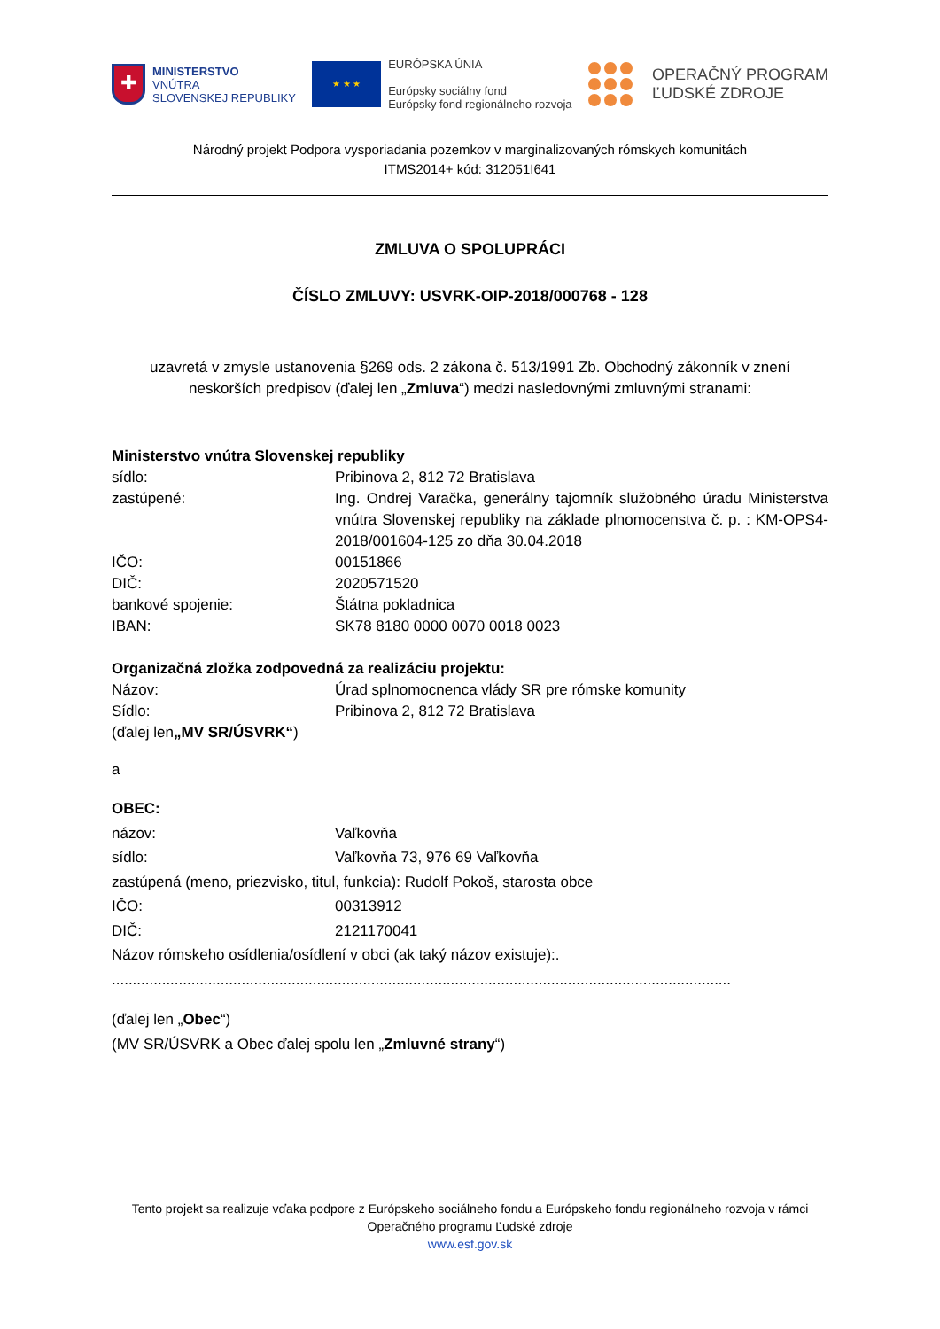✚
MINISTERSTVO
VNÚTRA
SLOVENSKEJ REPUBLIKY
★ ★ ★
EURÓPSKA ÚNIA
Európsky sociálny fond
Európsky fond regionálneho rozvoja
OPERAČNÝ PROGRAM
ĽUDSKÉ ZDROJE
Národný projekt Podpora vysporiadania pozemkov v marginalizovaných rómskych komunitách
ITMS2014+ kód: 312051I641
ZMLUVA O SPOLUPRÁCI
ČÍSLO ZMLUVY: USVRK-OIP-2018/000768 - 128
uzavretá v zmysle ustanovenia §269 ods. 2 zákona č. 513/1991 Zb. Obchodný zákonník v znení neskorších predpisov (ďalej len „Zmluva“) medzi nasledovnými zmluvnými stranami:
Ministerstvo vnútra Slovenskej republiky
sídlo: Pribinova 2, 812 72 Bratislava
zastúpené: Ing. Ondrej Varačka, generálny tajomník služobného úradu Ministerstva vnútra Slovenskej republiky na základe plnomocenstva č. p. : KM-OPS4-2018/001604-125 zo dňa 30.04.2018
IČO: 00151866
DIČ: 2020571520
bankové spojenie: Štátna pokladnica
IBAN: SK78 8180 0000 0070 0018 0023
Organizačná zložka zodpovedná za realizáciu projektu:
Názov: Úrad splnomocnenca vlády SR pre rómske komunity
Sídlo: Pribinova 2, 812 72 Bratislava
(ďalej len „MV SR/ÚSVRK“)
a
OBEC:
názov: Vaľkovňa
sídlo: Vaľkovňa 73, 976 69 Vaľkovňa
zastúpená (meno, priezvisko, titul, funkcia): Rudolf Pokoš, starosta obce
IČO: 00313912
DIČ: 2121170041
Názov rómskeho osídlenia/osídlení v obci (ak taký názov existuje):.
....................................................................................................................................................
(ďalej len „Obec“)
(MV SR/ÚSVRK a Obec ďalej spolu len „Zmluvné strany“)
Tento projekt sa realizuje vďaka podpore z Európskeho sociálneho fondu a Európskeho fondu regionálneho rozvoja v rámci Operačného programu Ľudské zdroje
www.esf.gov.sk